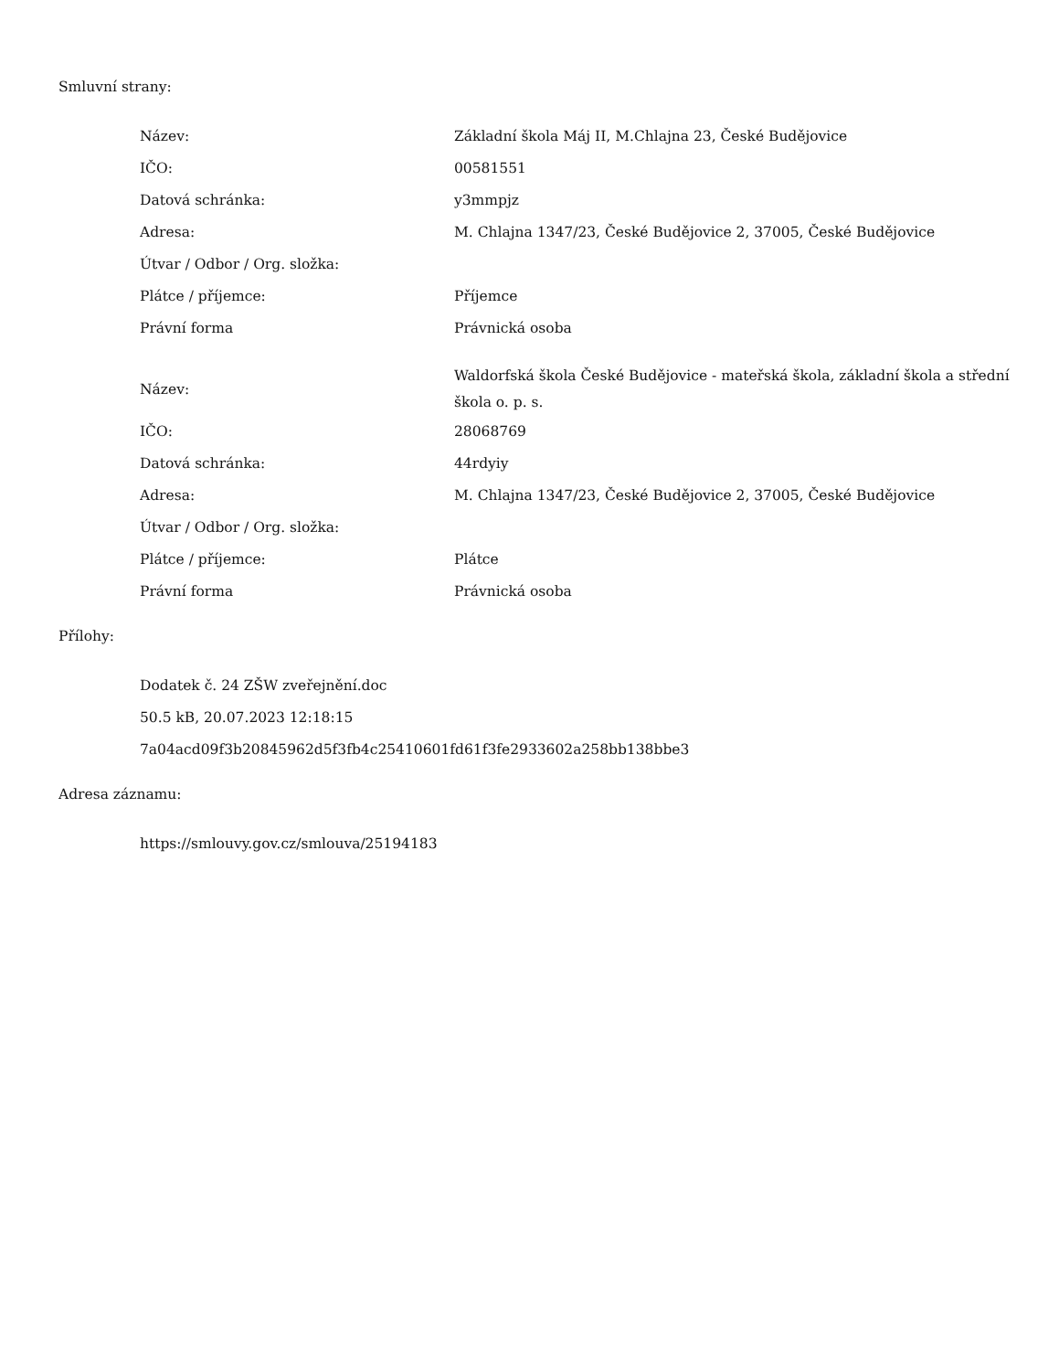Smluvní strany:
| Název: | Základní škola Máj II, M.Chlajna 23, České Budějovice |
| IČO: | 00581551 |
| Datová schránka: | y3mmpjz |
| Adresa: | M. Chlajna 1347/23, České Budějovice 2, 37005, České Budějovice |
| Útvar / Odbor / Org. složka: | |
| Plátce / příjemce: | Příjemce |
| Právní forma | Právnická osoba |
| Název: | Waldorfská škola České Budějovice - mateřská škola, základní škola a střední škola o. p. s. |
| IČO: | 28068769 |
| Datová schránka: | 44rdyiy |
| Adresa: | M. Chlajna 1347/23, České Budějovice 2, 37005, České Budějovice |
| Útvar / Odbor / Org. složka: | |
| Plátce / příjemce: | Plátce |
| Právní forma | Právnická osoba |
Přílohy:
Dodatek č. 24 ZŠW zveřejnění.doc
50.5 kB, 20.07.2023 12:18:15
7a04acd09f3b20845962d5f3fb4c25410601fd61f3fe2933602a258bb138bbe3
Adresa záznamu:
https://smlouvy.gov.cz/smlouva/25194183